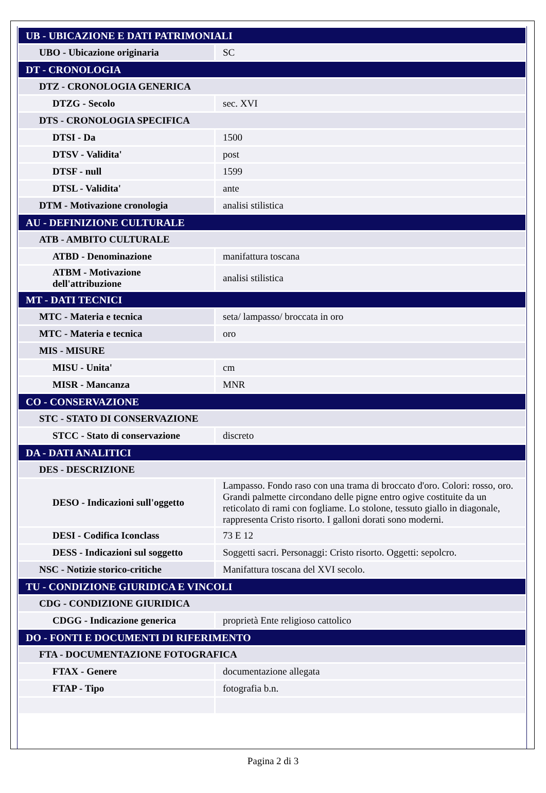| UB - UBICAZIONE E DATI PATRIMONIALI | |
| UBO - Ubicazione originaria | SC |
| DT - CRONOLOGIA | |
| DTZ - CRONOLOGIA GENERICA | |
| DTZG - Secolo | sec. XVI |
| DTS - CRONOLOGIA SPECIFICA | |
| DTSI - Da | 1500 |
| DTSV - Validita' | post |
| DTSF - null | 1599 |
| DTSL - Validita' | ante |
| DTM - Motivazione cronologia | analisi stilistica |
| AU - DEFINIZIONE CULTURALE | |
| ATB - AMBITO CULTURALE | |
| ATBD - Denominazione | manifattura toscana |
| ATBM - Motivazione dell'attribuzione | analisi stilistica |
| MT - DATI TECNICI | |
| MTC - Materia e tecnica | seta/ lampasso/ broccata in oro |
| MTC - Materia e tecnica | oro |
| MIS - MISURE | |
| MISU - Unita' | cm |
| MISR - Mancanza | MNR |
| CO - CONSERVAZIONE | |
| STC - STATO DI CONSERVAZIONE | |
| STCC - Stato di conservazione | discreto |
| DA - DATI ANALITICI | |
| DES - DESCRIZIONE | |
| DESO - Indicazioni sull'oggetto | Lampasso. Fondo raso con una trama di broccato d'oro. Colori: rosso, oro. Grandi palmette circondano delle pigne entro ogive costituite da un reticolato di rami con fogliame. Lo stolone, tessuto giallo in diagonale, rappresenta Cristo risorto. I galloni dorati sono moderni. |
| DESI - Codifica Iconclass | 73 E 12 |
| DESS - Indicazioni sul soggetto | Soggetti sacri. Personaggi: Cristo risorto. Oggetti: sepolcro. |
| NSC - Notizie storico-critiche | Manifattura toscana del XVI secolo. |
| TU - CONDIZIONE GIURIDICA E VINCOLI | |
| CDG - CONDIZIONE GIURIDICA | |
| CDGG - Indicazione generica | proprietà Ente religioso cattolico |
| DO - FONTI E DOCUMENTI DI RIFERIMENTO | |
| FTA - DOCUMENTAZIONE FOTOGRAFICA | |
| FTAX - Genere | documentazione allegata |
| FTAP - Tipo | fotografia b.n. |
Pagina 2 di 3